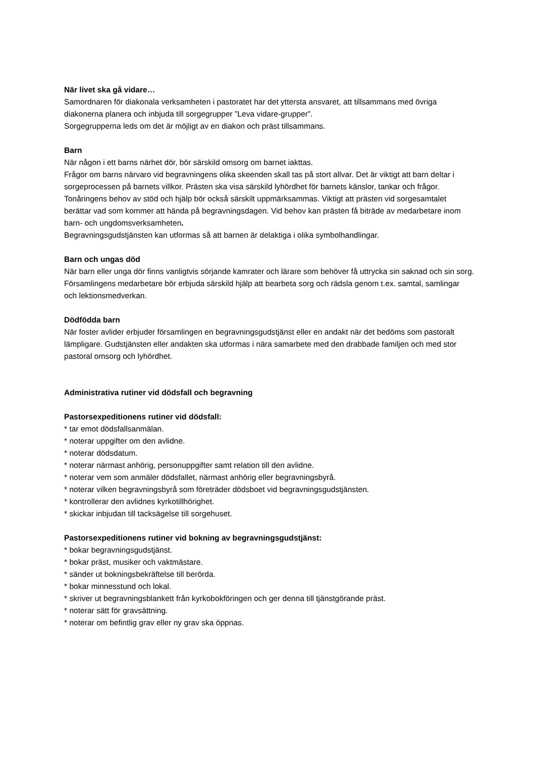När livet ska gå vidare…
Samordnaren för diakonala verksamheten i pastoratet har det yttersta ansvaret, att tillsammans med övriga diakonerna planera och inbjuda till sorgegrupper ”Leva vidare-grupper”.
Sorgegrupperna leds om det är möjligt av en diakon och präst tillsammans.
Barn
När någon i ett barns närhet dör, bör särskild omsorg om barnet iakttas.
Frågor om barns närvaro vid begravningens olika skeenden skall tas på stort allvar. Det är viktigt att barn deltar i sorgeprocessen på barnets villkor. Prästen ska visa särskild lyhördhet för barnets känslor, tankar och frågor. Tonåringens behov av stöd och hjälp bör också särskilt uppmärksammas. Viktigt att prästen vid sorgesamtalet berättar vad som kommer att hända på begravningsdagen. Vid behov kan prästen få biträde av medarbetare inom barn- och ungdomsverksamheten.
Begravningsgudstjänsten kan utformas så att barnen är delaktiga i olika symbolhandlingar.
Barn och ungas död
När barn eller unga dör finns vanligtvis sörjande kamrater och lärare som behöver få uttrycka sin saknad och sin sorg. Församlingens medarbetare bör erbjuda särskild hjälp att bearbeta sorg och rädsla genom t.ex. samtal, samlingar och lektionsmedverkan.
Dödfödda barn
När foster avlider erbjuder församlingen en begravningsgudstjänst eller en andakt när det bedöms som pastoralt lämpligare. Gudstjänsten eller andakten ska utformas i nära samarbete med den drabbade familjen och med stor pastoral omsorg och lyhördhet.
Administrativa rutiner vid dödsfall och begravning
Pastorsexpeditionens rutiner vid dödsfall:
* tar emot dödsfallsanmälan.
* noterar uppgifter om den avlidne.
* noterar dödsdatum.
* noterar närmast anhörig, personuppgifter samt relation till den avlidne.
* noterar vem som anmäler dödsfallet, närmast anhörig eller begravningsbyrå.
* noterar vilken begravningsbyrå som företräder dödsboet vid begravningsgudstjänsten.
* kontrollerar den avlidnes kyrkotillhörighet.
* skickar inbjudan till tacksägelse till sorgehuset.
Pastorsexpeditionens rutiner vid bokning av begravningsgudstjänst:
* bokar begravningsgudstjänst.
* bokar präst, musiker och vaktmästare.
* sänder ut bokningsbekräftelse till berörda.
* bokar minnesstund och lokal.
* skriver ut begravningsblankett från kyrkobokföringen och ger denna till tjänstgörande präst.
* noterar sätt för gravsättning.
* noterar om befintlig grav eller ny grav ska öppnas.